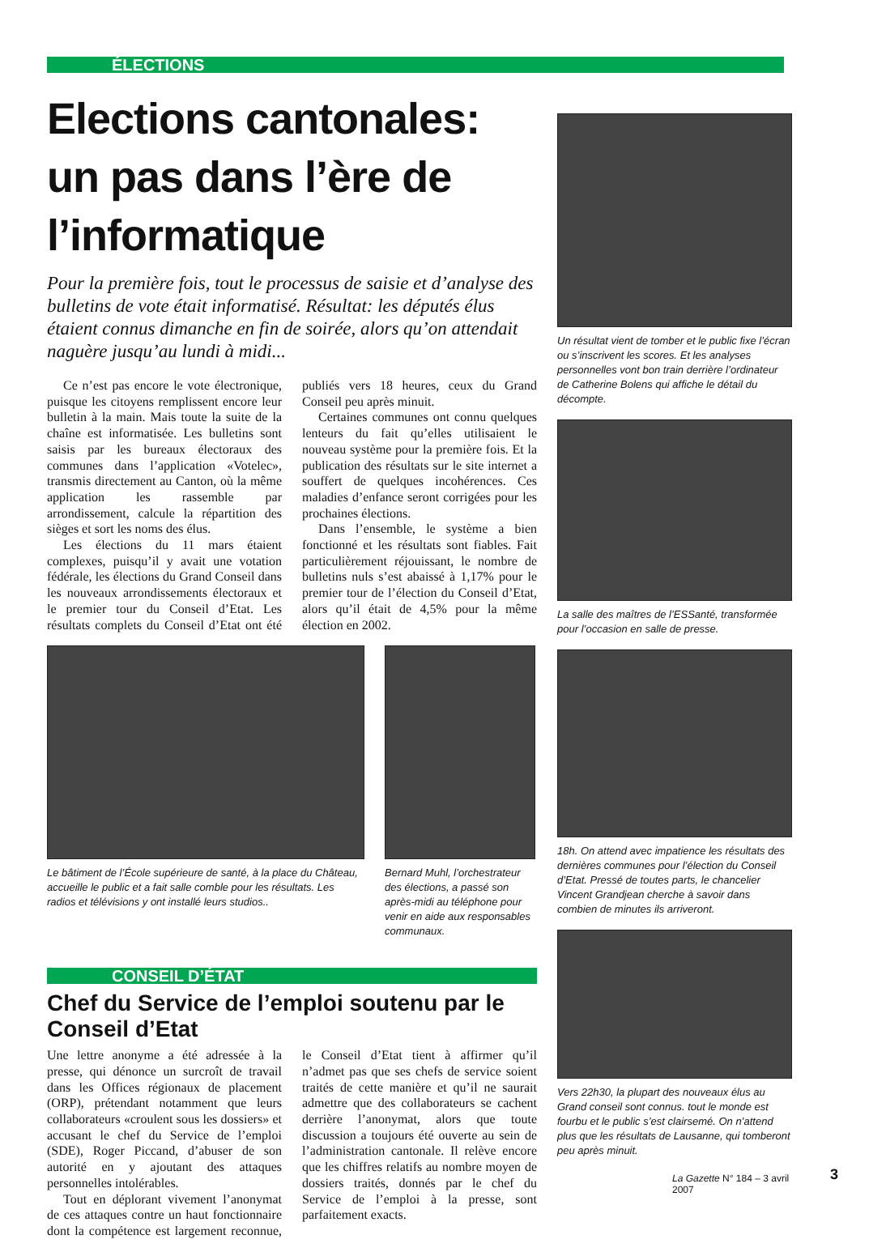ÉLECTIONS
Elections cantonales: un pas dans l’ère de l’informatique
Pour la première fois, tout le processus de saisie et d’analyse des bulletins de vote était informatisé. Résultat: les députés élus étaient connus dimanche en fin de soirée, alors qu’on attendait naguère jusqu’au lundi à midi...
Ce n’est pas encore le vote électronique, puisque les citoyens remplissent encore leur bulletin à la main. Mais toute la suite de la chaîne est informatisée. Les bulletins sont saisis par les bureaux électoraux des communes dans l’application «Votelec», transmis directement au Canton, où la même application les rassemble par arrondissement, calcule la répartition des sièges et sort les noms des élus.
Les élections du 11 mars étaient complexes, puisqu’il y avait une votation fédérale, les élections du Grand Conseil dans les nouveaux arrondissements électoraux et le premier tour du Conseil d’Etat. Les résultats complets du Conseil d’Etat ont été publiés vers 18 heures, ceux du Grand Conseil peu après minuit.
Certaines communes ont connu quelques lenteurs du fait qu’elles utilisaient le nouveau système pour la première fois. Et la publication des résultats sur le site internet a souffert de quelques incohérences. Ces maladies d’enfance seront corrigées pour les prochaines élections.
Dans l’ensemble, le système a bien fonctionné et les résultats sont fiables. Fait particulièrement réjouissant, le nombre de bulletins nuls s’est abaissé à 1,17% pour le premier tour de l’élection du Conseil d’Etat, alors qu’il était de 4,5% pour la même élection en 2002.
Le bâtiment de l’École supérieure de santé, à la place du Château, accueille le public et a fait salle comble pour les résultats. Les radios et télévisions y ont installé leurs studios..
Bernard Muhl, l’orchestrateur des élections, a passé son après-midi au téléphone pour venir en aide aux responsables communaux.
CONSEIL D’ÉTAT
Chef du Service de l’emploi soutenu par le Conseil d’Etat
Une lettre anonyme a été adressée à la presse, qui dénonce un surcroît de travail dans les Offices régionaux de placement (ORP), prétendant notamment que leurs collaborateurs «croulent sous les dossiers» et accusant le chef du Service de l’emploi (SDE), Roger Piccand, d’abuser de son autorité en y ajoutant des attaques personnelles intolérables.
Tout en déplorant vivement l’anonymat de ces attaques contre un haut fonctionnaire dont la compétence est largement reconnue, le Conseil d’Etat tient à affirmer qu’il n’admet pas que ses chefs de service soient traités de cette manière et qu’il ne saurait admettre que des collaborateurs se cachent derrière l’anonymat, alors que toute discussion a toujours été ouverte au sein de l’administration cantonale. Il relève encore que les chiffres relatifs au nombre moyen de dossiers traités, donnés par le chef du Service de l’emploi à la presse, sont parfaitement exacts.
Un résultat vient de tomber et le public fixe l’écran ou s’inscrivent les scores. Et les analyses personnelles vont bon train derrière l’ordinateur de Catherine Bolens qui affiche le détail du décompte.
La salle des maîtres de l’ESSanté, transformée pour l’occasion en salle de presse.
18h. On attend avec impatience les résultats des dernières communes pour l’élection du Conseil d’Etat. Pressé de toutes parts, le chancelier Vincent Grandjean cherche à savoir dans combien de minutes ils arriveront.
Vers 22h30, la plupart des nouveaux élus au Grand conseil sont connus. tout le monde est fourbu et le public s’est clairsemé. On n’attend plus que les résultats de Lausanne, qui tomberont peu après minuit.
La Gazette N° 184 – 3 avril 2007
3